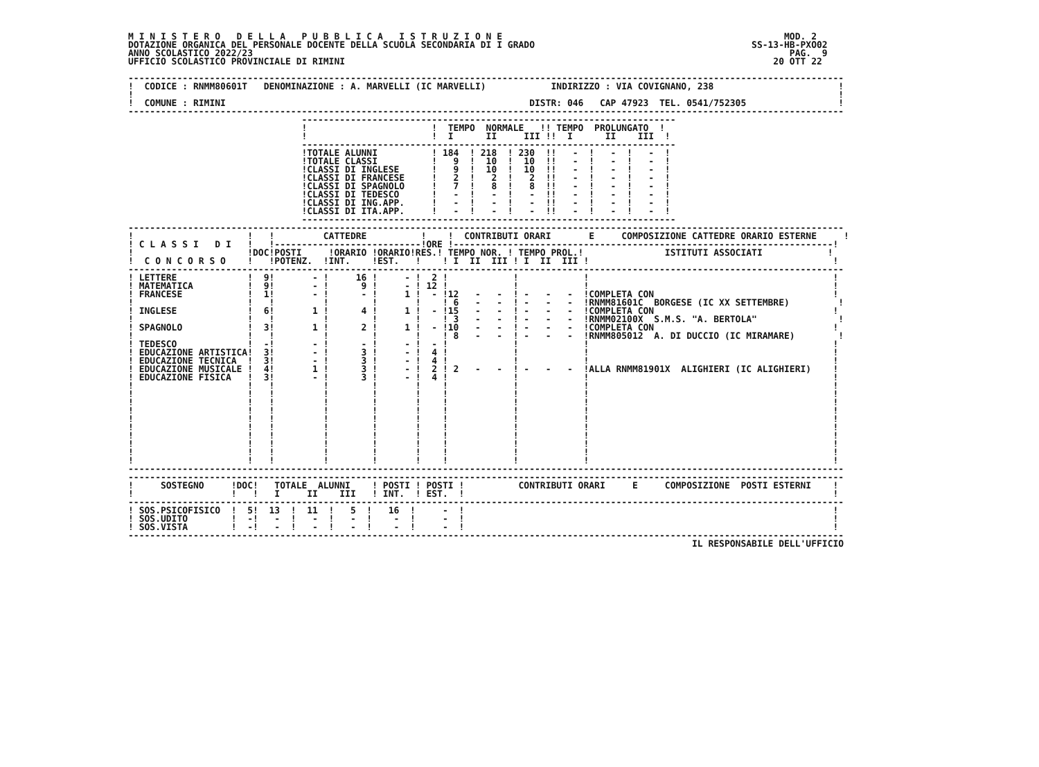M I N I S T E R O   D E L L A   P U B B L I C A   I S T R U Z I O N E                                                    MOD. 2
DOTAZIONE ORGANICA DEL PERSONALE DOCENTE DELLA SCUOLA SECONDARIA DI I GRADO                                        SS-13-HB-PXO02
ANNO SCOLASTICO 2022/23                                                                                                   PAG.  9
UFFICIO SCOLASTICO PROVINCIALE DI RIMINI                                                                               20 OTT 22

------------------------------------------------------------------------------------------------------------------------------------
!  CODICE : RNMM80601T   DENOMINAZIONE : A. MARVELLI (IC MARVELLI)            INDIRIZZO : VIA COVIGNANO, 238                       !
!                                                                                                                                  !
!  COMUNE : RIMINI                                                        DISTR: 046   CAP 47923  TEL. 0541/752305                 !
------------------------------------------------------------------------------------------------------------------------------------
                                ---------------------------------------------------------------------
                                !                       !  TEMPO  NORMALE   !! TEMPO  PROLUNGATO  !
                                !                       !  I      II     III !!  I      II    III  !
                                ---------------------------------------------------------------------
                                !TOTALE ALUNNI          ! 184  ! 218  ! 230  !!   -  !   -  !   -  !
                                !TOTALE CLASSI          !   9  !  10  !  10  !!   -  !   -  !   -  !
                                !CLASSI DI INGLESE      !   9  !  10  !  10  !!   -  !   -  !   -  !
                                !CLASSI DI FRANCESE     !   2  !   2  !   2  !!   -  !   -  !   -  !
                                !CLASSI DI SPAGNOLO     !   7  !   8  !   8  !!   -  !   -  !   -  !
                                !CLASSI DI TEDESCO      !   -  !   -  !   -  !!   -  !   -  !   -  !
                                !CLASSI DI ING.APP.     !   -  !   -  !   -  !!   -  !   -  !   -  !
                                !CLASSI DI ITA.APP.     !   -  !   -  !   -  !!   -  !   -  !   -  !
                                ---------------------------------------------------------------------
------------------------------------------------------------------------------------------------------------------------------------
!                     !   !         CATTEDRE          !    !  CONTRIBUTI ORARI       E     COMPOSIZIONE CATTEDRE ORARIO ESTERNE     !
! C L A S S I   D I   !   !---------------------------!ORE !----------------------------------------------------------------------!
!                     !DOC!POSTI     !ORARIO !ORARIO!RES.! TEMPO NOR. ! TEMPO PROL.!               ISTITUTI ASSOCIATI            !
!  C O N C O R S O    !   !POTENZ.  !INT.    !EST.   !    ! I  II  III ! I  II  III !                                             !
------------------------------------------------------------------------------------------------------------------------------------
! LETTERE             !  9!       - !     16 !     - !  2 !            !            !                                             !
! MATEMATICA          !  9!       - !      9 !     - ! 12 !            !            !                                             !
! FRANCESE            !  1!       - !      - !     1 !  - !12   -   -  ! -   -   -  !COMPLETA CON                                 !
!                     !   !         !        !       !    ! 6   -   -  ! -   -   -  !RNMM81601C  BORGESE (IC XX SETTEMBRE)         !
! INGLESE             !  6!       1 !      4 !     1 !  - !15   -   -  ! -   -   -  !COMPLETA CON                                 !
!                     !   !         !        !       !    ! 3   -   -  ! -   -   -  !RNMM02100X  S.M.S. "A. BERTOLA"               !
! SPAGNOLO            !  3!       1 !      2 !     1 !  - !10   -   -  ! -   -   -  !COMPLETA CON                                 !
!                     !   !         !        !       !    ! 8   -   -  ! -   -   -  !RNMM805012  A. DI DUCCIO (IC MIRAMARE)        !
! TEDESCO             !  -!       - !      - !     - !  - !            !            !                                             !
! EDUCAZIONE ARTISTICA!  3!       - !      3 !     - !  4 !            !            !                                             !
! EDUCAZIONE TECNICA  !  3!       - !      3 !     - !  4 !            !            !                                             !
! EDUCAZIONE MUSICALE !  4!       1 !      3 !     - !  2 ! 2   -   -  ! -   -   -  !ALLA RNMM81901X  ALIGHIERI (IC ALIGHIERI)    !
! EDUCAZIONE FISICA   !  3!       - !      3 !     - !  4 !            !            !                                             !
!                     !   !         !        !       !    !            !            !                                             !
!                     !   !         !        !       !    !            !            !                                             !
!                     !   !         !        !       !    !            !            !                                             !
!                     !   !         !        !       !    !            !            !                                             !
!                     !   !         !        !       !    !            !            !                                             !
!                     !   !         !        !       !    !            !            !                                             !
!                     !   !         !        !       !    !            !            !                                             !
!                     !   !         !        !       !    !            !            !                                             !
!                     !   !         !        !       !    !            !            !                                             !
!                     !   !         !        !       !    !            !            !                                             !
------------------------------------------------------------------------------------------------------------------------------------
------------------------------------------------------------------------------------------------------------------------------------
!     SOSTEGNO     !DOC!   TOTALE  ALUNNI    ! POSTI ! POSTI !          CONTRIBUTI ORARI     E     COMPOSIZIONE  POSTI ESTERNI    !
!                  !   !   I     II    III   ! INT.  ! EST.  !                                                                    !
------------------------------------------------------------------------------------------------------------------------------------
! SOS.PSICOFISICO  !  5!  13  !  11  !   5  !   16  !     -  !                                                                    !
! SOS.UDITO        !  -!   -  !   -  !   -  !    -  !     -  !                                                                    !
! SOS.VISTA        !  -!   -  !   -  !   -  !    -  !     -  !                                                                    !
------------------------------------------------------------------------------------------------------------------------------------
                                                                                                        IL RESPONSABILE DELL'UFFICIO